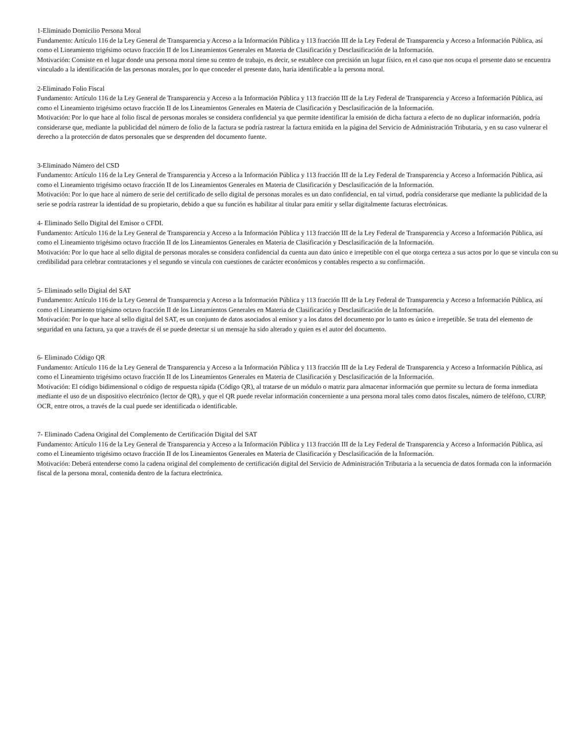1-Eliminado Domicilio Persona Moral
Fundamento: Artículo 116 de la Ley General de Transparencia y Acceso a la Información Pública y 113 fracción III de la Ley Federal de Transparencia y Acceso a Información Pública, así como el Lineamiento trigésimo octavo fracción II de los Lineamientos Generales en Materia de Clasificación y Desclasificación de la Información.
Motivación: Consiste en el lugar donde una persona moral tiene su centro de trabajo, es decir, se establece con precisión un lugar físico, en el caso que nos ocupa el presente dato se encuentra vinculado a la identificación de las personas morales, por lo que conceder el presente dato, haría identificable a la persona moral.
2-Eliminado Folio Fiscal
Fundamento: Artículo 116 de la Ley General de Transparencia y Acceso a la Información Pública y 113 fracción III de la Ley Federal de Transparencia y Acceso a Información Pública, así como el Lineamiento trigésimo octavo fracción II de los Lineamientos Generales en Materia de Clasificación y Desclasificación de la Información.
Motivación: Por lo que hace al folio fiscal de personas morales se considera confidencial ya que permite identificar la emisión de dicha factura a efecto de no duplicar información, podría considerarse que, mediante la publicidad del número de folio de la factura se podría rastrear la factura emitida en la página del Servicio de Administración Tributaria, y en su caso vulnerar el derecho a la protección de datos personales que se desprenden del documento fuente.
3-Eliminado Número del CSD
Fundamento: Artículo 116 de la Ley General de Transparencia y Acceso a la Información Pública y 113 fracción III de la Ley Federal de Transparencia y Acceso a Información Pública, así como el Lineamiento trigésimo octavo fracción II de los Lineamientos Generales en Materia de Clasificación y Desclasificación de la Información.
Motivación: Por lo que hace al número de serie del certificado de sello digital de personas morales es un dato confidencial, en tal virtud, podría considerarse que mediante la publicidad de la serie se podría rastrear la identidad de su propietario, debido a que su función es habilitar al titular para emitir y sellar digitalmente facturas electrónicas.
4- Eliminado Sello Digital del Emisor o CFDI.
Fundamento: Artículo 116 de la Ley General de Transparencia y Acceso a la Información Pública y 113 fracción III de la Ley Federal de Transparencia y Acceso a Información Pública, así como el Lineamiento trigésimo octavo fracción II de los Lineamientos Generales en Materia de Clasificación y Desclasificación de la Información.
Motivación: Por lo que hace al sello digital de personas morales se considera confidencial da cuenta aun dato único e irrepetible con el que otorga certeza a sus actos por lo que se vincula con su credibilidad para celebrar contrataciones y el segundo se vincula con cuestiones de carácter económicos y contables respecto a su confirmación.
5- Eliminado sello Digital del SAT
Fundamento: Artículo 116 de la Ley General de Transparencia y Acceso a la Información Pública y 113 fracción III de la Ley Federal de Transparencia y Acceso a Información Pública, así como el Lineamiento trigésimo octavo fracción II de los Lineamientos Generales en Materia de Clasificación y Desclasificación de la Información.
Motivación: Por lo que hace al sello digital del SAT, es un conjunto de datos asociados al emisor y a los datos del documento por lo tanto es único e irrepetible. Se trata del elemento de seguridad en una factura, ya que a través de él se puede detectar si un mensaje ha sido alterado y quien es el autor del documento.
6- Eliminado Código QR
Fundamento: Artículo 116 de la Ley General de Transparencia y Acceso a la Información Pública y 113 fracción III de la Ley Federal de Transparencia y Acceso a Información Pública, así como el Lineamiento trigésimo octavo fracción II de los Lineamientos Generales en Materia de Clasificación y Desclasificación de la Información.
Motivación: El código bidimensional o código de respuesta rápida (Código QR), al tratarse de un módulo o matriz para almacenar información que permite su lectura de forma inmediata mediante el uso de un dispositivo electrónico (lector de QR), y que el QR puede revelar información concerniente a una persona moral tales como datos fiscales, número de teléfono, CURP, OCR, entre otros, a través de la cual puede ser identificada o identificable.
7- Eliminado Cadena Original del Complemento de Certificación Digital del SAT
Fundamento: Artículo 116 de la Ley General de Transparencia y Acceso a la Información Pública y 113 fracción III de la Ley Federal de Transparencia y Acceso a Información Pública, así como el Lineamiento trigésimo octavo fracción II de los Lineamientos Generales en Materia de Clasificación y Desclasificación de la Información.
Motivación: Deberá entenderse como la cadena original del complemento de certificación digital del Servicio de Administración Tributaria a la secuencia de datos formada con la información fiscal de la persona moral, contenida dentro de la factura electrónica.